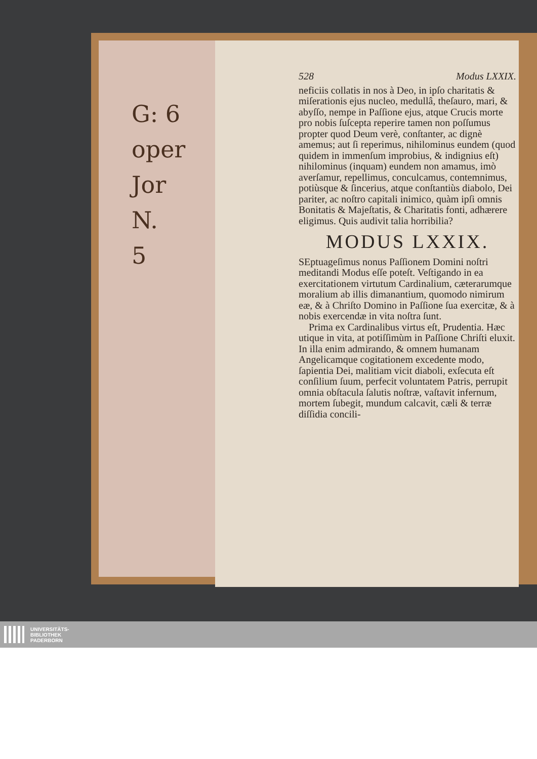G: 6
oper
Jor
N.
5
528 Modus LXXIX.
neficiis collatis in nos à Deo, in ipſo charitatis & miſerationis ejus nucleo, medullâ, theſauro, mari, & abyſſo, nempe in Paſſione ejus, atque Crucis morte pro nobis ſuſcepta reperire tamen non poſſumus propter quod Deum verè, conſtanter, ac dignè amemus; aut ſi reperimus, nihilominus eundem (quod quidem in immenſum improbius, & indignius eſt) nihilominus (inquam) eundem non amamus, imò averſamur, repellimus, conculcamus, contemnimus, potiùsque & ſincerius, atque conſtantiùs diabolo, Dei pariter, ac noſtro capitali inimico, quàm ipſi omnis Bonitatis & Majeſtatis, & Charitatis fonti, adhærere eligimus. Quis audivit talia horribilia?
MODUS LXXIX.
SEptuageſimus nonus Paſſionem Domini noſtri meditandi Modus eſſe poteſt. Veſtigando in ea exercitationem virtutum Cardinalium, cæterarumque moralium ab illis dimanantium, quomodo nimirum eæ, & à Chriſto Domino in Paſſione ſua exercitæ, & à nobis exercendæ in vita noſtra ſunt.
Prima ex Cardinalibus virtus eſt, Prudentia. Hæc utique in vita, at potiſſimùm in Paſſione Chriſti eluxit. In illa enim admirando, & omnem humanam Angelicamque cogitationem excedente modo, ſapientia Dei, malitiam vicit diaboli, exſecuta eſt conſilium ſuum, perfecit voluntatem Patris, perrupit omnia obſtacula ſalutis noſtræ, vaſtavit infernum, mortem ſubegit, mundum calcavit, cæli & terræ diſſidia concili-
UNIVERSITÄTS-
BIBLIOTHEK
PADERBORN